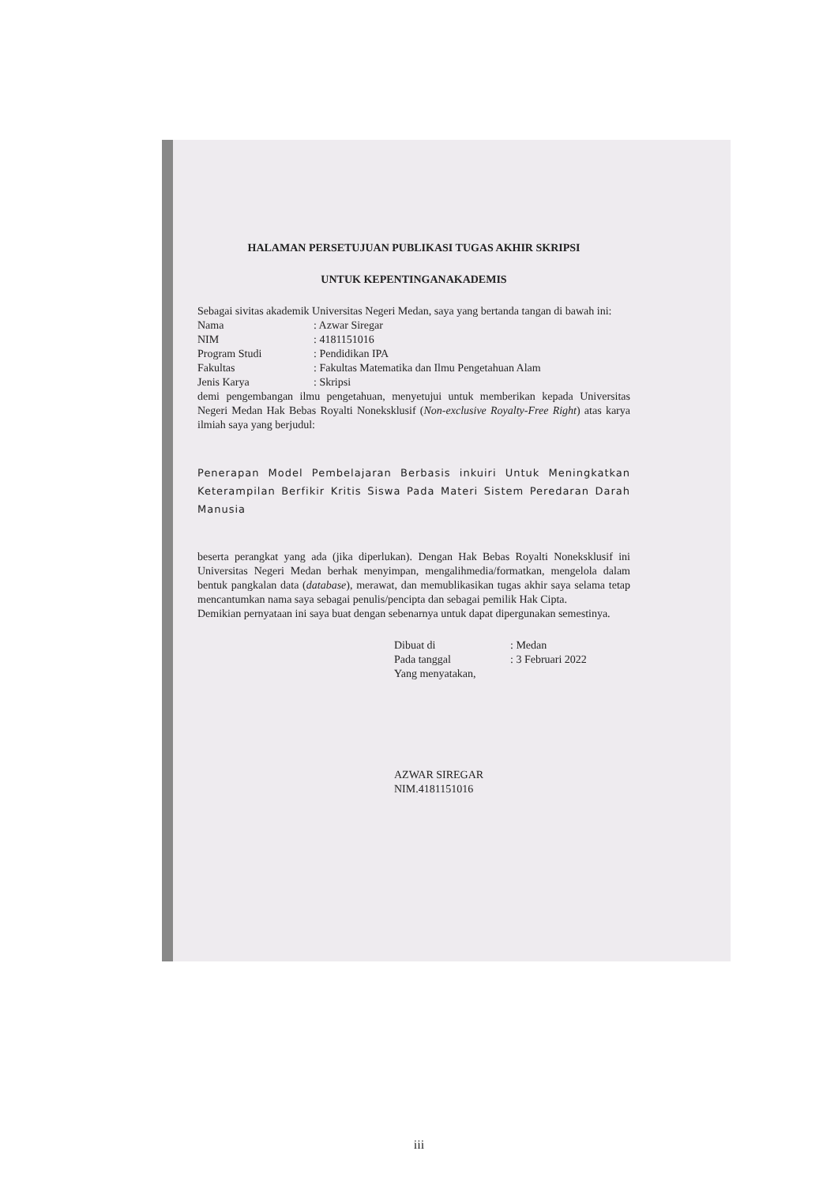HALAMAN PERSETUJUAN PUBLIKASI TUGAS AKHIR SKRIPSI
UNTUK KEPENTINGANAKADEMIS
Sebagai sivitas akademik Universitas Negeri Medan, saya yang bertanda tangan di bawah ini:
Nama : Azwar Siregar
NIM : 4181151016
Program Studi : Pendidikan IPA
Fakultas : Fakultas Matematika dan Ilmu Pengetahuan Alam
Jenis Karya : Skripsi
demi pengembangan ilmu pengetahuan, menyetujui untuk memberikan kepada Universitas Negeri Medan Hak Bebas Royalti Noneksklusif (Non-exclusive Royalty-Free Right) atas karya ilmiah saya yang berjudul:
Penerapan Model Pembelajaran Berbasis inkuiri Untuk Meningkatkan Keterampilan Berfikir Kritis Siswa Pada Materi Sistem Peredaran Darah Manusia
beserta perangkat yang ada (jika diperlukan). Dengan Hak Bebas Royalti Noneksklusif ini Universitas Negeri Medan berhak menyimpan, mengalihmedia/formatkan, mengelola dalam bentuk pangkalan data (database), merawat, dan memublikasikan tugas akhir saya selama tetap mencantumkan nama saya sebagai penulis/pencipta dan sebagai pemilik Hak Cipta.
Demikian pernyataan ini saya buat dengan sebenarnya untuk dapat dipergunakan semestinya.
Dibuat di : Medan
Pada tanggal : 3 Februari 2022
Yang menyatakan,
AZWAR SIREGAR
NIM.4181151016
iii